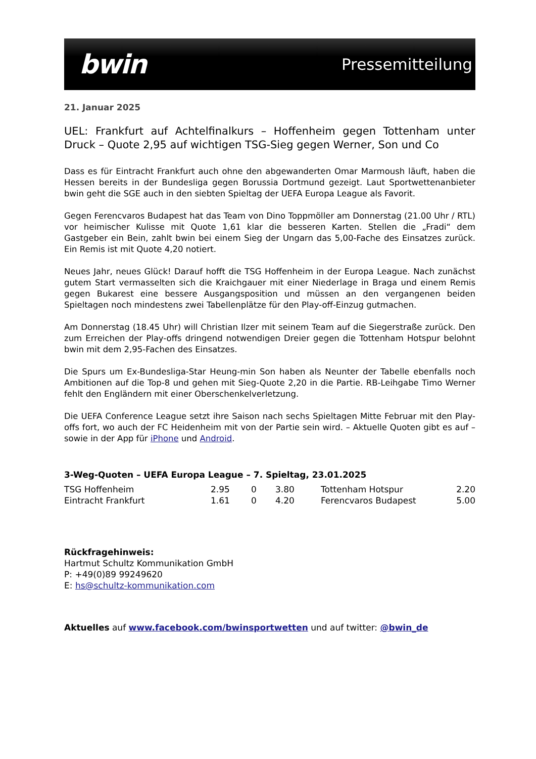bwin Pressemitteilung
21. Januar 2025
UEL: Frankfurt auf Achtelfinalkurs – Hoffenheim gegen Tottenham unter Druck – Quote 2,95 auf wichtigen TSG-Sieg gegen Werner, Son und Co
Dass es für Eintracht Frankfurt auch ohne den abgewanderten Omar Marmoush läuft, haben die Hessen bereits in der Bundesliga gegen Borussia Dortmund gezeigt. Laut Sportwettenanbieter bwin geht die SGE auch in den siebten Spieltag der UEFA Europa League als Favorit.
Gegen Ferencvaros Budapest hat das Team von Dino Toppmöller am Donnerstag (21.00 Uhr / RTL) vor heimischer Kulisse mit Quote 1,61 klar die besseren Karten. Stellen die „Fradi“ dem Gastgeber ein Bein, zahlt bwin bei einem Sieg der Ungarn das 5,00-Fache des Einsatzes zurück. Ein Remis ist mit Quote 4,20 notiert.
Neues Jahr, neues Glück! Darauf hofft die TSG Hoffenheim in der Europa League. Nach zunächst gutem Start vermasselten sich die Kraichgauer mit einer Niederlage in Braga und einem Remis gegen Bukarest eine bessere Ausgangsposition und müssen an den vergangenen beiden Spieltagen noch mindestens zwei Tabellenplätze für den Play-off-Einzug gutmachen.
Am Donnerstag (18.45 Uhr) will Christian Ilzer mit seinem Team auf die Siegerstraße zurück. Den zum Erreichen der Play-offs dringend notwendigen Dreier gegen die Tottenham Hotspur belohnt bwin mit dem 2,95-Fachen des Einsatzes.
Die Spurs um Ex-Bundesliga-Star Heung-min Son haben als Neunter der Tabelle ebenfalls noch Ambitionen auf die Top-8 und gehen mit Sieg-Quote 2,20 in die Partie. RB-Leihgabe Timo Werner fehlt den Engländern mit einer Oberschenkelverletzung.
Die UEFA Conference League setzt ihre Saison nach sechs Spieltagen Mitte Februar mit den Play-offs fort, wo auch der FC Heidenheim mit von der Partie sein wird. – Aktuelle Quoten gibt es auf – sowie in der App für iPhone und Android.
3-Weg-Quoten – UEFA Europa League – 7. Spieltag, 23.01.2025
| TSG Hoffenheim | 2.95 | 0 | 3.80 | Tottenham Hotspur | 2.20 |
| Eintracht Frankfurt | 1.61 | 0 | 4.20 | Ferencvaros Budapest | 5.00 |
Rückfragehinweis:
Hartmut Schultz Kommunikation GmbH
P: +49(0)89 99249620
E: hs@schultz-kommunikation.com
Aktuelles auf www.facebook.com/bwinsportwetten und auf twitter: @bwin_de